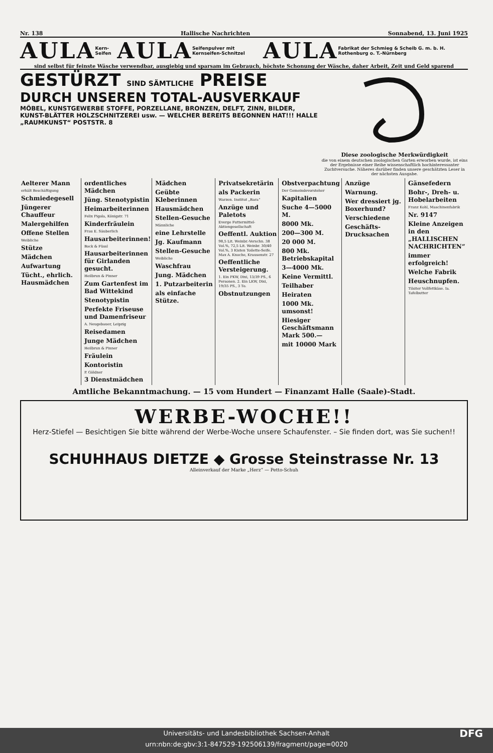Nr. 138 Hallische Nachrichten Sonnabend, 13. Juni 1925
AULA Kern-Seifen AULA Seifenpulver mit Kernseifen-Schnitzel AULA Fabrikat der Schmieg & Scheib G. m. b. H. Rothenburg o. T.-Nürnberg
sind selbst für feinste Wäsche verwendbar, ausgiebig und sparsam im Gebrauch, höchste Schonung der Wäsche, daher Arbeit, Zeit und Geld sparend
GESTÜRZT SIND SÄMTLICHE PREISE
DURCH UNSEREN TOTAL-AUSVERKAUF
MÖBEL, KUNSTGEWERBE STOFFE, PORZELLANE, BRONZEN, DELFT, ZINN, BILDER, KUNST-BLÄTTER HOLZSCHNITZEREI usw. — WELCHER BEREITS BEGONNEN HAT!!! HALLE „RAUMKUNST“ POSTSTR. 8
Diese zoologische Merkwürdigkeit
die von einem deutschen zoologischen Garten erworben wurde, ist eins der Ergebnisse einer Reihe wissenschaftlich hochinteressanter Zuchtversuche. Näheres darüber finden unsere geschätzten Leser in der nächsten Ausgabe.
Aelterer Mann
erhält Beschäftigung
Schmiedegesell
Jüngerer Chauffeur
Malergehilfen
Offene Stellen
Weibliche
Stütze
Mädchen
Aufwartung
Tücht., ehrlich. Hausmädchen
ordentliches Mädchen
Jüng. Stenotypistin
Heimarbeiterinnen
Felix Pigola, Königstr. 71
Kinderfräulein
Frau E. Säuberlich
Hausarbeiterinnen!
Bock & Füssl
Hausarbeiterinnen für Girlanden gesucht.
Heilbrun & Pinner
Zum Gartenfest im Bad Wittekind
Stenotypistin
Perfekte Friseuse und Damenfriseur
A. Neugebauer, Leipzig
Reisedamen
Junge Mädchen
Heilbrun & Pinner
Fräulein
Kontoristin
P. Göldner
3 Dienstmädchen
Mädchen
Geübte Kleberinnen
Hausmädchen
Stellen-Gesuche
Männliche
eine Lehrstelle
Jg. Kaufmann
Stellen-Gesuche
Weibliche
Waschfrau
Jung. Mädchen
1. Putzarbeiterin
als einfache Stütze.
Privatsekretärin
als Packerin
Warzen. Institut „Bara“
Anzüge und Paletots
Everge Futtermittel-Aktiengesellschaft
Oeffentl. Auktion
98,5 Lit. Weinbr.-Verschn. 38 Vol.%, 72,5 Lit. Weinbr. 30/40 Vol.%, 3 Kisten Toilette-Seife. Max A. Knoche, Krausenstr. 27
Oeffentliche Versteigerung.
1. Ein PKW, Dixi, 13/39 PS., 6 Personen. 2. Ein LKW, Dixi, 19/35 PS., 3 To.
Obstnutzungen
Obstverpachtung
Der Gemeindevorsteher
Kapitalien
Suche 4—5000 M.
8000 Mk.
200—300 M.
20 000 M.
800 Mk. Betriebskapital
3—4000 Mk.
Keine Vermittl.
Teilhaber
Heiraten
1000 Mk. umsonst!
Hiesiger Geschäftsmann Mark 500.—
mit 10000 Mark
Anzüge
Warnung.
Wer dressiert jg. Boxerhund?
Verschiedene
Geschäfts-Drucksachen
Gänsefedern
Bohr-, Dreh- u. Hobelarbeiten
Franz Kohl, Maschinenfabrik
Nr. 9147
Kleine Anzeigen in den „HALLISCHEN NACHRICHTEN“
immer erfolgreich!
Welche Fabrik
Heuschnupfen.
Tilsiter Vollfettkäse. Ia. Tafelbutter
Amtliche Bekanntmachung. — 15 vom Hundert — Finanzamt Halle (Saale)-Stadt.
WERBE-WOCHE!!
Herz-Stiefel — Besichtigen Sie bitte während der Werbe-Woche unsere Schaufenster. – Sie finden dort, was Sie suchen!!
SCHUHHAUS DIETZE ◆ Grosse Steinstrasse Nr. 13
Alleinverkauf der Marke „Herz“ — Petto-Schuh
Universitäts- und Landesbibliothek Sachsen-Anhalt
urn:nbn:de:gbv:3:1-847529-192506139/fragment/page=0020 DFG